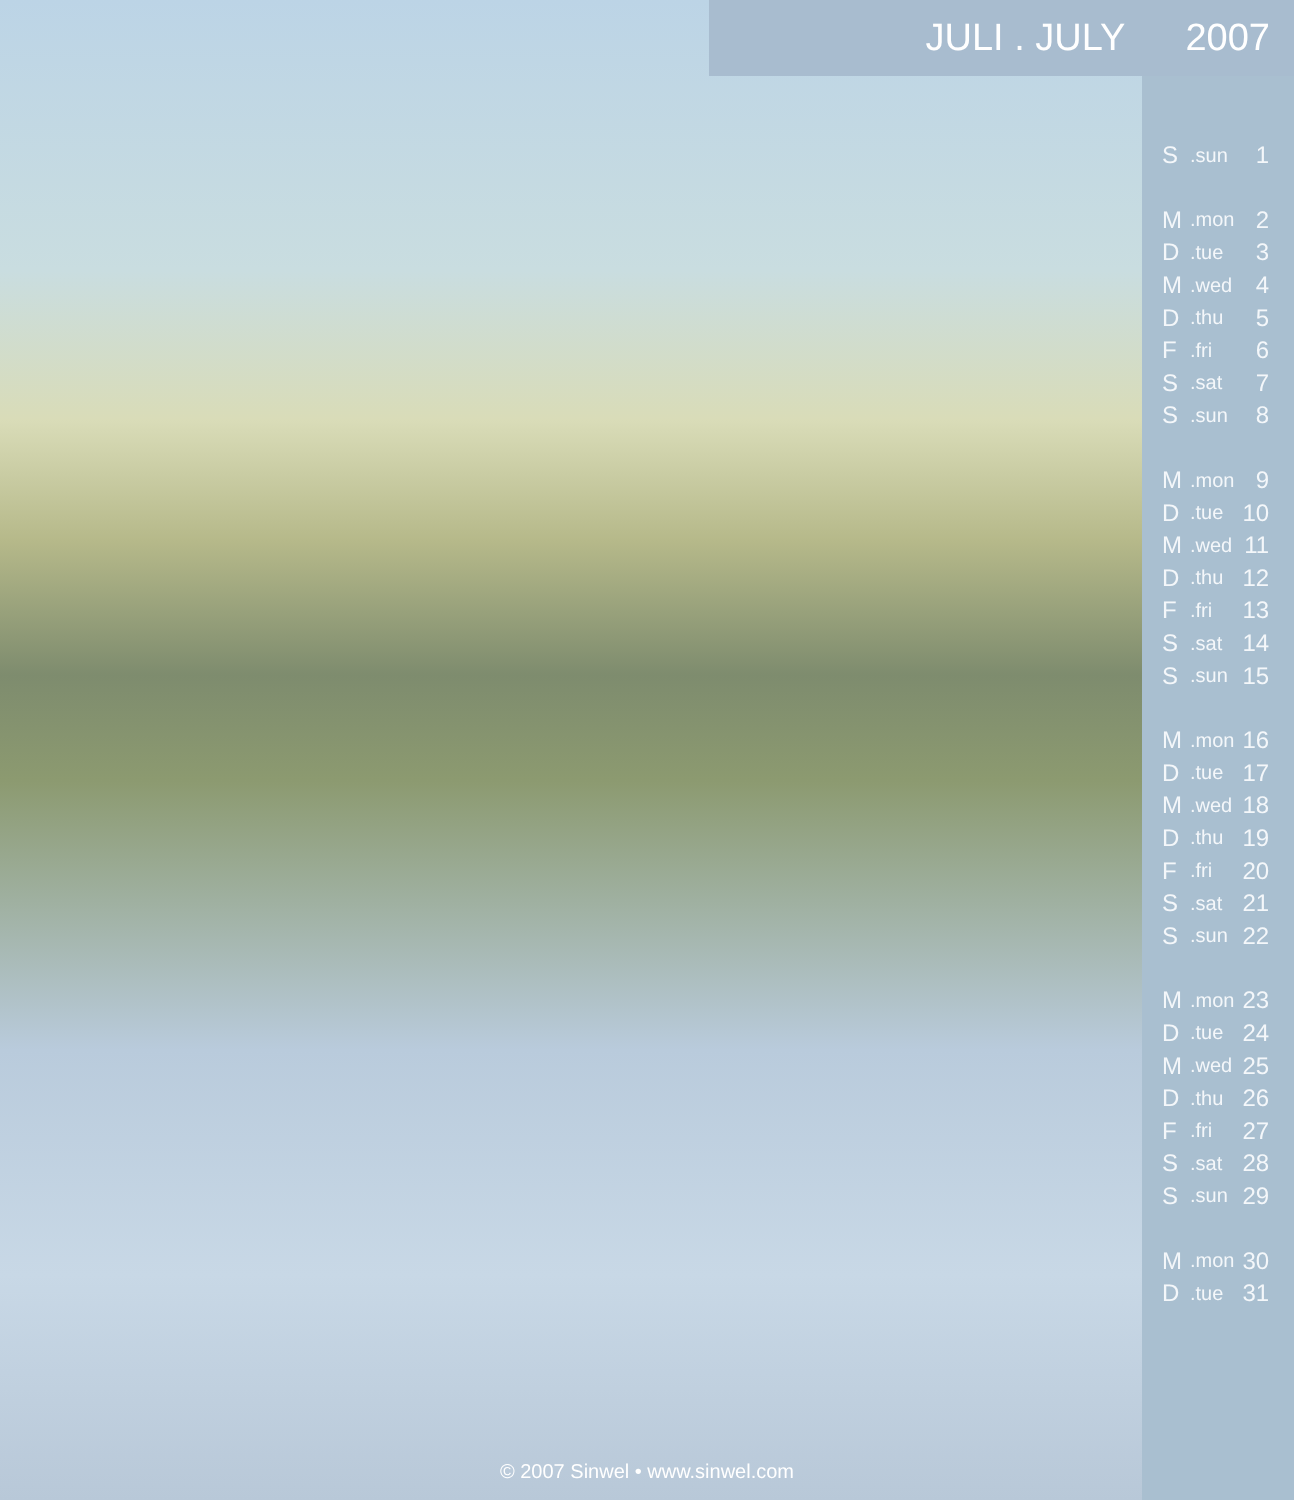JULI . JULY 2007
| S | .sun | 1 |
| M | .mon | 2 |
| D | .tue | 3 |
| M | .wed | 4 |
| D | .thu | 5 |
| F | .fri | 6 |
| S | .sat | 7 |
| S | .sun | 8 |
| M | .mon | 9 |
| D | .tue | 10 |
| M | .wed | 11 |
| D | .thu | 12 |
| F | .fri | 13 |
| S | .sat | 14 |
| S | .sun | 15 |
| M | .mon | 16 |
| D | .tue | 17 |
| M | .wed | 18 |
| D | .thu | 19 |
| F | .fri | 20 |
| S | .sat | 21 |
| S | .sun | 22 |
| M | .mon | 23 |
| D | .tue | 24 |
| M | .wed | 25 |
| D | .thu | 26 |
| F | .fri | 27 |
| S | .sat | 28 |
| S | .sun | 29 |
| M | .mon | 30 |
| D | .tue | 31 |
© 2007 Sinwel • www.sinwel.com